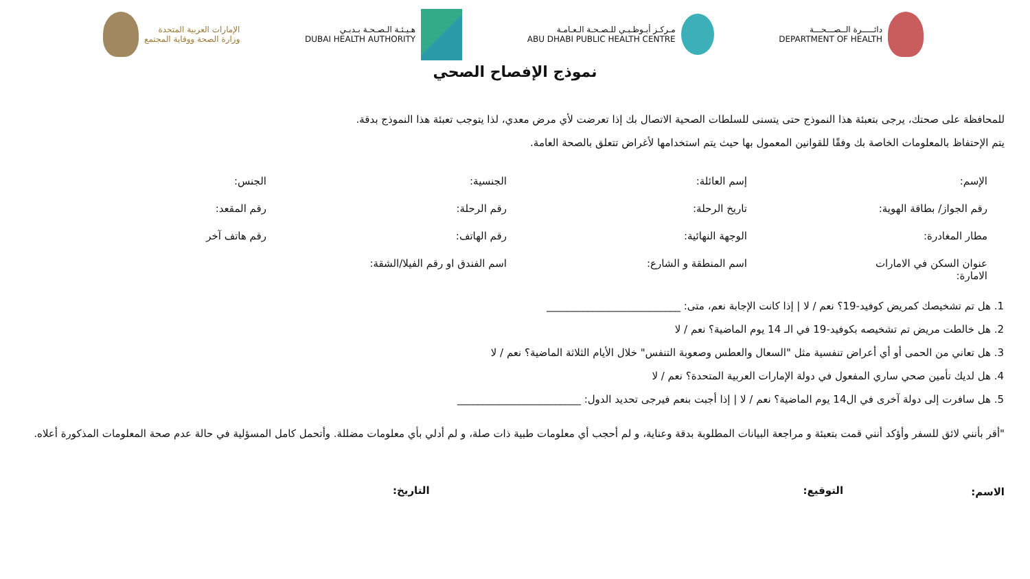دائـــــرة الــصـــحـــة
DEPARTMENT OF HEALTH
مـركـز أبـوظـبـي للـصـحـة الـعـامـة
ABU DHABI PUBLIC HEALTH CENTRE
هـيـئـة الـصـحـة بـدبـي
DUBAI HEALTH AUTHORITY
الإمارات العربية المتحدة
وزارة الصحة ووقاية المجتمع
نموذج الإفصاح الصحي
للمحافظة على صحتك، يرجى بتعبئة هذا النموذج حتى يتسنى للسلطات الصحية الاتصال بك إذا تعرضت لأي مرض معدي، لذا يتوجب تعبئة هذا النموذج بدقة.
يتم الإحتفاظ بالمعلومات الخاصة بك وفقًا للقوانين المعمول بها حيث يتم استخدامها لأغراض تتعلق بالصحة العامة.
الإسم:
إسم العائلة:
الجنسية:
الجنس:
رقم الجواز/ بطاقة الهوية:
تاريخ الرحلة:
رقم الرحلة:
رقم المقعد:
مطار المغادرة:
الوجهة النهائية:
رقم الهاتف:
رقم هاتف آخر
عنوان السكن في الامارات
الامارة:
اسم المنطقة و الشارع:
اسم الفندق او رقم الفيلا/الشقة:
1. هل تم تشخيصك كمريض كوفيد-19؟ نعم / لا | إذا كانت الإجابة نعم، متى: __________________________
2. هل خالطت مريض تم تشخيصه بكوفيد-19 في الـ 14 يوم الماضية؟ نعم / لا
3. هل تعاني من الحمى أو أي أعراض تنفسية مثل "السعال والعطس وصعوبة التنفس" خلال الأيام الثلاثة الماضية؟ نعم / لا
4. هل لديك تأمين صحي ساري المفعول في دولة الإمارات العربية المتحدة؟ نعم / لا
5. هل سافرت إلى دولة آخرى في ال14 يوم الماضية؟ نعم / لا | إذا أجبت بنعم فيرجى تحديد الدول: ________________________
"أقر بأنني لائق للسفر وأؤكد أنني قمت بتعبئة و مراجعة البيانات المطلوبة بدقة وعناية، و لم أحجب أي معلومات طبية ذات صلة، و لم أدلي بأي معلومات مضللة. وأتحمل كامل المسؤلية في حالة عدم صحة المعلومات المذكورة أعلاه.
الاسم:
التوقيع: التاريخ: